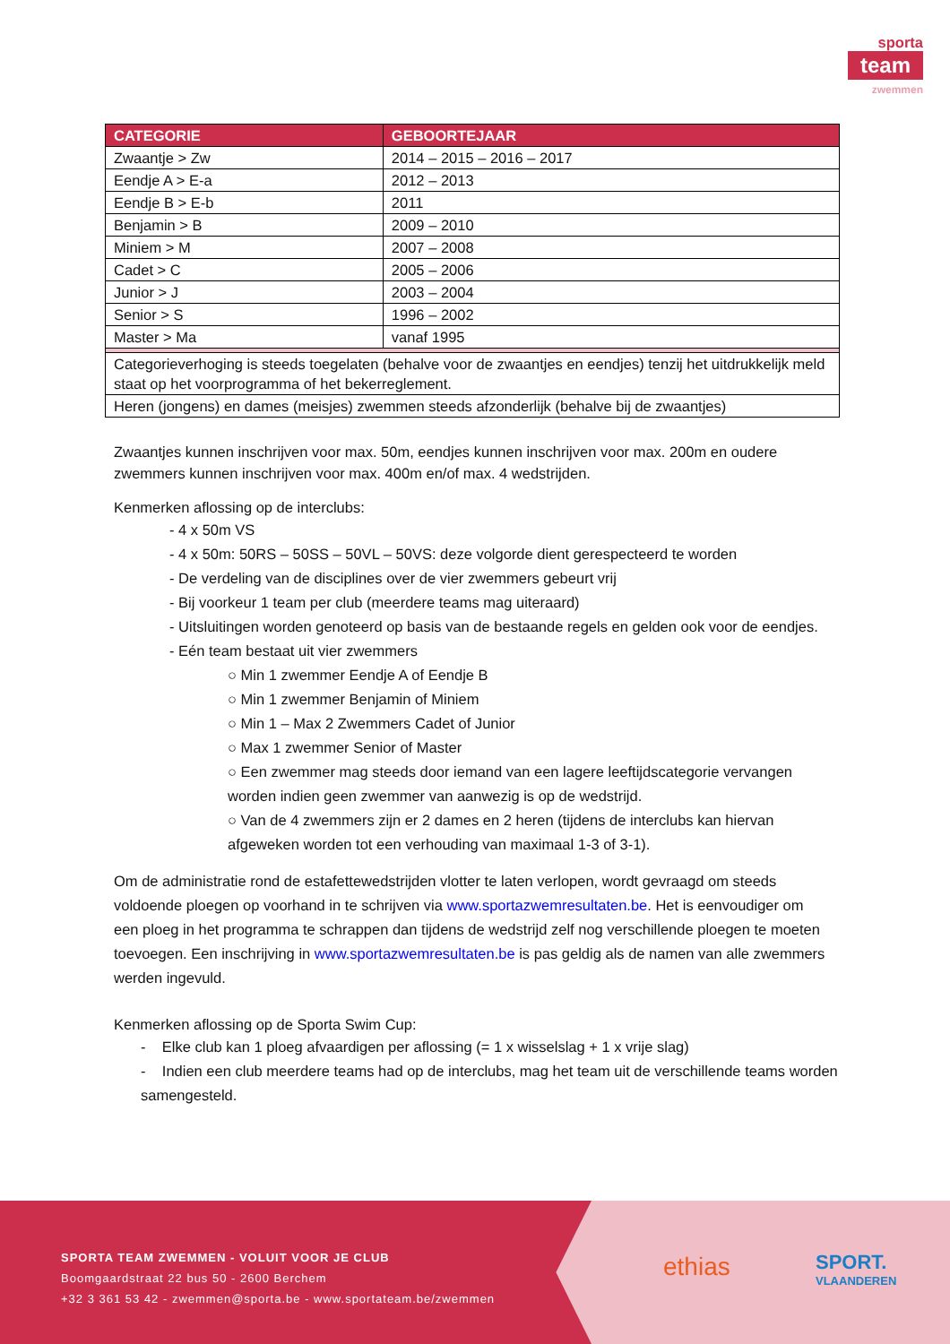sporta
team
zwemmen
| CATEGORIE | GEBOORTEJAAR |
| --- | --- |
| Zwaantje > Zw | 2014 – 2015 – 2016 – 2017 |
| Eendje A > E-a | 2012 – 2013 |
| Eendje B > E-b | 2011 |
| Benjamin > B | 2009 – 2010 |
| Miniem > M | 2007 – 2008 |
| Cadet > C | 2005 – 2006 |
| Junior > J | 2003 – 2004 |
| Senior > S | 1996 – 2002 |
| Master > Ma | vanaf 1995 |
| Categorieverhoging is steeds toegelaten (behalve voor de zwaantjes en eendjes) tenzij het uitdrukkelijk meld staat op het voorprogramma of het bekerreglement. | |
| Heren (jongens) en dames (meisjes) zwemmen steeds afzonderlijk (behalve bij de zwaantjes) | |
Zwaantjes kunnen inschrijven voor max. 50m, eendjes kunnen inschrijven voor max. 200m en oudere zwemmers kunnen inschrijven voor max. 400m en/of max. 4 wedstrijden.
Kenmerken aflossing op de interclubs:
- 4 x 50m VS
- 4 x 50m: 50RS – 50SS – 50VL – 50VS: deze volgorde dient gerespecteerd te worden
- De verdeling van de disciplines over de vier zwemmers gebeurt vrij
- Bij voorkeur 1 team per club (meerdere teams mag uiteraard)
- Uitsluitingen worden genoteerd op basis van de bestaande regels en gelden ook voor de eendjes.
- Eén team bestaat uit vier zwemmers
○ Min 1 zwemmer Eendje A of Eendje B
○ Min 1 zwemmer Benjamin of Miniem
○ Min 1 – Max 2 Zwemmers Cadet of Junior
○ Max 1 zwemmer Senior of Master
○ Een zwemmer mag steeds door iemand van een lagere leeftijdscategorie vervangen worden indien geen zwemmer van aanwezig is op de wedstrijd.
○ Van de 4 zwemmers zijn er 2 dames en 2 heren (tijdens de interclubs kan hiervan afgeweken worden tot een verhouding van maximaal 1-3 of 3-1).
Om de administratie rond de estafettewedstrijden vlotter te laten verlopen, wordt gevraagd om steeds voldoende ploegen op voorhand in te schrijven via www.sportazwemresultaten.be. Het is eenvoudiger om een ploeg in het programma te schrappen dan tijdens de wedstrijd zelf nog verschillende ploegen te moeten toevoegen. Een inschrijving in www.sportazwemresultaten.be is pas geldig als de namen van alle zwemmers werden ingevuld.
Kenmerken aflossing op de Sporta Swim Cup:
- Elke club kan 1 ploeg afvaardigen per aflossing (= 1 x wisselslag + 1 x vrije slag)
- Indien een club meerdere teams had op de interclubs, mag het team uit de verschillende teams worden samengesteld.
SPORTA TEAM ZWEMMEN - VOLUIT VOOR JE CLUB
Boomgaardstraat 22 bus 50 - 2600 Berchem
+32 3 361 53 42 - zwemmen@sporta.be - www.sportateam.be/zwemmen
ethias
SPORT.
VLAANDEREN